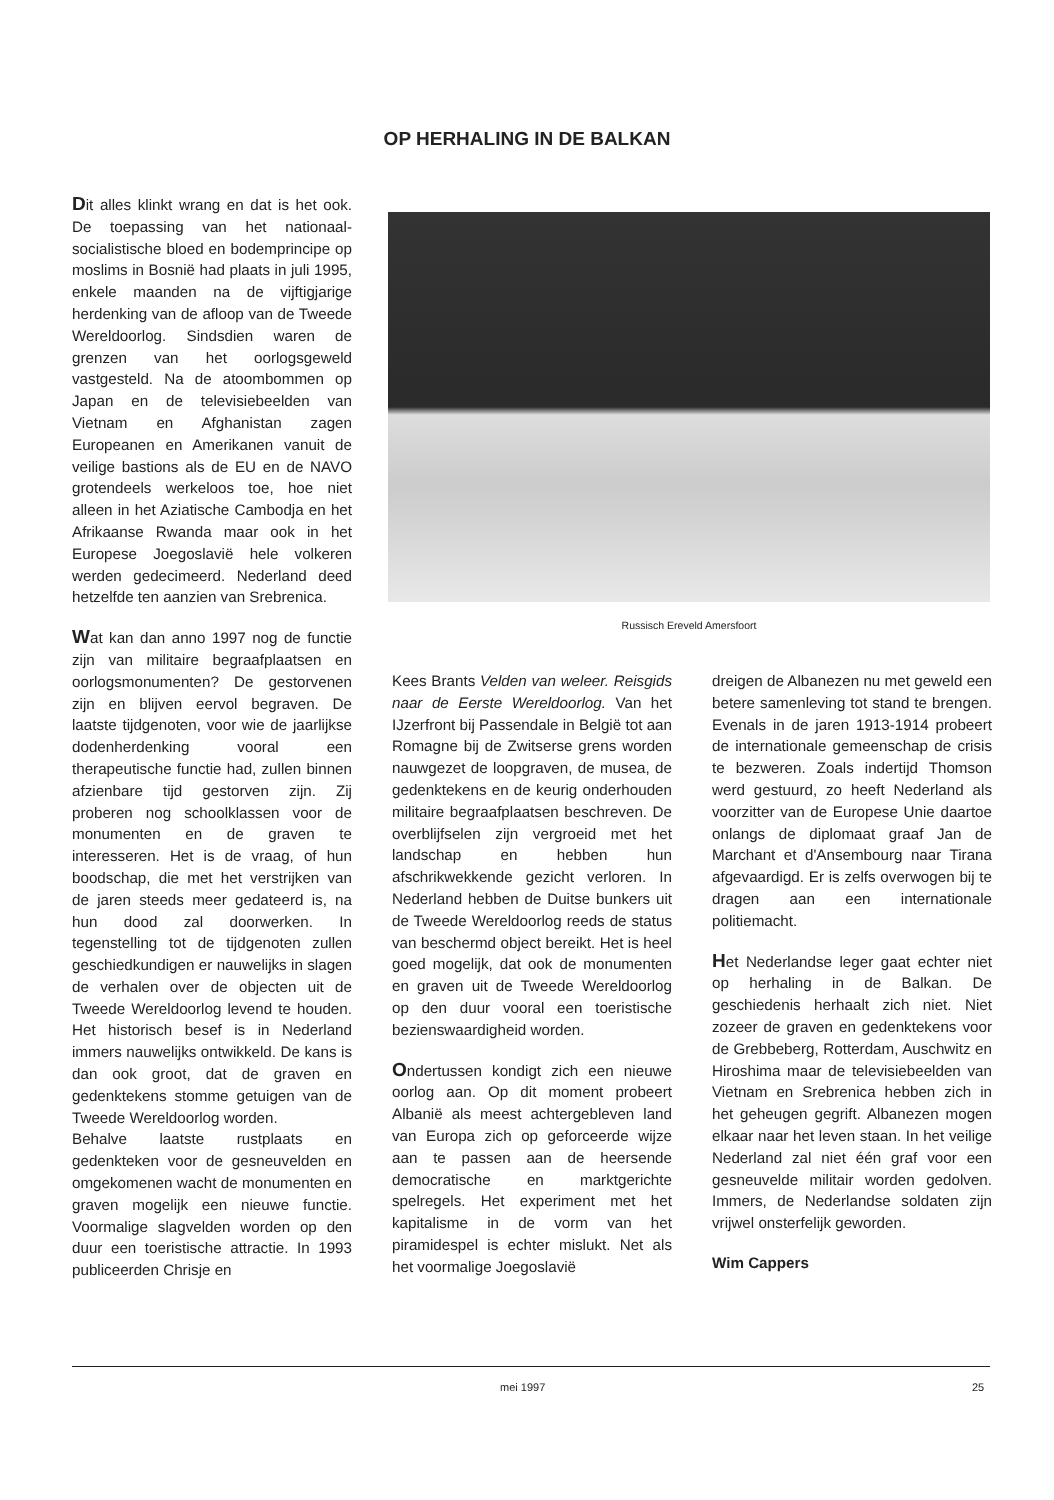OP HERHALING IN DE BALKAN
Dit alles klinkt wrang en dat is het ook. De toepassing van het nationaal-socialistische bloed en bodemprincipe op moslims in Bosnië had plaats in juli 1995, enkele maanden na de vijftigjarige herdenking van de afloop van de Tweede Wereldoorlog. Sindsdien waren de grenzen van het oorlogsgeweld vastgesteld. Na de atoombommen op Japan en de televisiebeelden van Vietnam en Afghanistan zagen Europeanen en Amerikanen vanuit de veilige bastions als de EU en de NAVO grotendeels werkeloos toe, hoe niet alleen in het Aziatische Cambodja en het Afrikaanse Rwanda maar ook in het Europese Joegoslavië hele volkeren werden gedecimeerd. Nederland deed hetzelfde ten aanzien van Srebrenica.
Wat kan dan anno 1997 nog de functie zijn van militaire begraafplaatsen en oorlogsmonumenten? De gestorvenen zijn en blijven eervol begraven. De laatste tijdgenoten, voor wie de jaarlijkse dodenherdenking vooral een therapeutische functie had, zullen binnen afzienbare tijd gestorven zijn. Zij proberen nog schoolklassen voor de monumenten en de graven te interesseren. Het is de vraag, of hun boodschap, die met het verstrijken van de jaren steeds meer gedateerd is, na hun dood zal doorwerken. In tegenstelling tot de tijdgenoten zullen geschiedkundigen er nauwelijks in slagen de verhalen over de objecten uit de Tweede Wereldoorlog levend te houden. Het historisch besef is in Nederland immers nauwelijks ontwikkeld. De kans is dan ook groot, dat de graven en gedenktekens stomme getuigen van de Tweede Wereldoorlog worden.
Behalve laatste rustplaats en gedenkteken voor de gesneuvelden en omgekomenen wacht de monumenten en graven mogelijk een nieuwe functie. Voormalige slagvelden worden op den duur een toeristische attractie. In 1993 publiceerden Chrisje en
Russisch Ereveld Amersfoort
Kees Brants Velden van weleer. Reisgids naar de Eerste Wereldoorlog. Van het IJzerfront bij Passendale in België tot aan Romagne bij de Zwitserse grens worden nauwgezet de loopgraven, de musea, de gedenktekens en de keurig onderhouden militaire begraafplaatsen beschreven. De overblijfselen zijn vergroeid met het landschap en hebben hun afschrikwekkende gezicht verloren. In Nederland hebben de Duitse bunkers uit de Tweede Wereldoorlog reeds de status van beschermd object bereikt. Het is heel goed mogelijk, dat ook de monumenten en graven uit de Tweede Wereldoorlog op den duur vooral een toeristische bezienswaardigheid worden.
Ondertussen kondigt zich een nieuwe oorlog aan. Op dit moment probeert Albanië als meest achtergebleven land van Europa zich op geforceerde wijze aan te passen aan de heersende democratische en marktgerichte spelregels. Het experiment met het kapitalisme in de vorm van het piramidespel is echter mislukt. Net als het voormalige Joegoslavië
dreigen de Albanezen nu met geweld een betere samenleving tot stand te brengen. Evenals in de jaren 1913-1914 probeert de internationale gemeenschap de crisis te bezweren. Zoals indertijd Thomson werd gestuurd, zo heeft Nederland als voorzitter van de Europese Unie daartoe onlangs de diplomaat graaf Jan de Marchant et d'Ansembourg naar Tirana afgevaardigd. Er is zelfs overwogen bij te dragen aan een internationale politiemacht.
Het Nederlandse leger gaat echter niet op herhaling in de Balkan. De geschiedenis herhaalt zich niet. Niet zozeer de graven en gedenktekens voor de Grebbeberg, Rotterdam, Auschwitz en Hiroshima maar de televisiebeelden van Vietnam en Srebrenica hebben zich in het geheugen gegrift. Albanezen mogen elkaar naar het leven staan. In het veilige Nederland zal niet één graf voor een gesneuvelde militair worden gedolven. Immers, de Nederlandse soldaten zijn vrijwel onsterfelijk geworden.
Wim Cappers
mei 1997 25